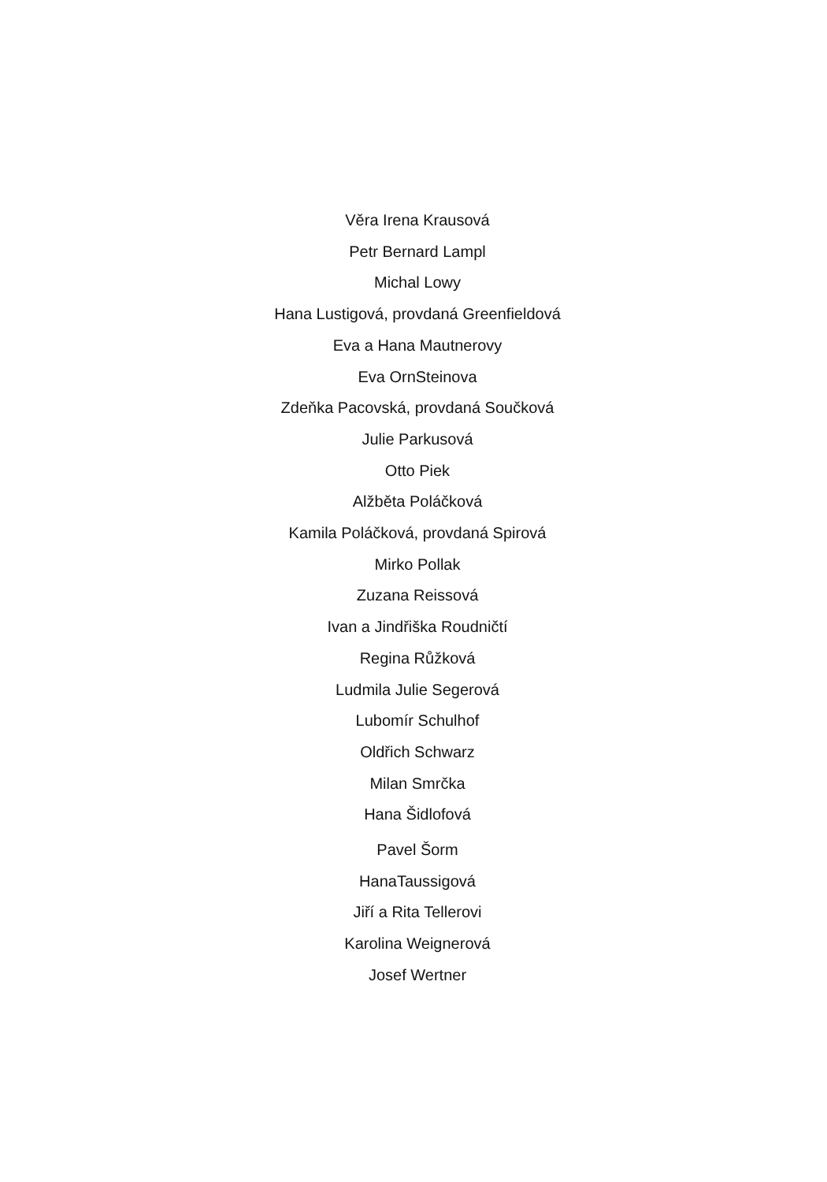Věra Irena Krausová
Petr Bernard Lampl
Michal Lowy
Hana Lustigová, provdaná Greenfieldová
Eva a Hana Mautnerovy
Eva OrnSteinova
Zdeňka Pacovská, provdaná Součková
Julie Parkusová
Otto Piek
Alžběta Poláčková
Kamila Poláčková, provdaná Spirová
Mirko Pollak
Zuzana Reissová
Ivan a Jindřiška Roudničtí
Regina Růžková
Ludmila Julie Segerová
Lubomír Schulhof
Oldřich Schwarz
Milan Smrčka
Hana Šidlofová
Pavel Šorm
HanaTaussigová
Jiří a Rita Tellerovi
Karolina Weignerová
Josef Wertner